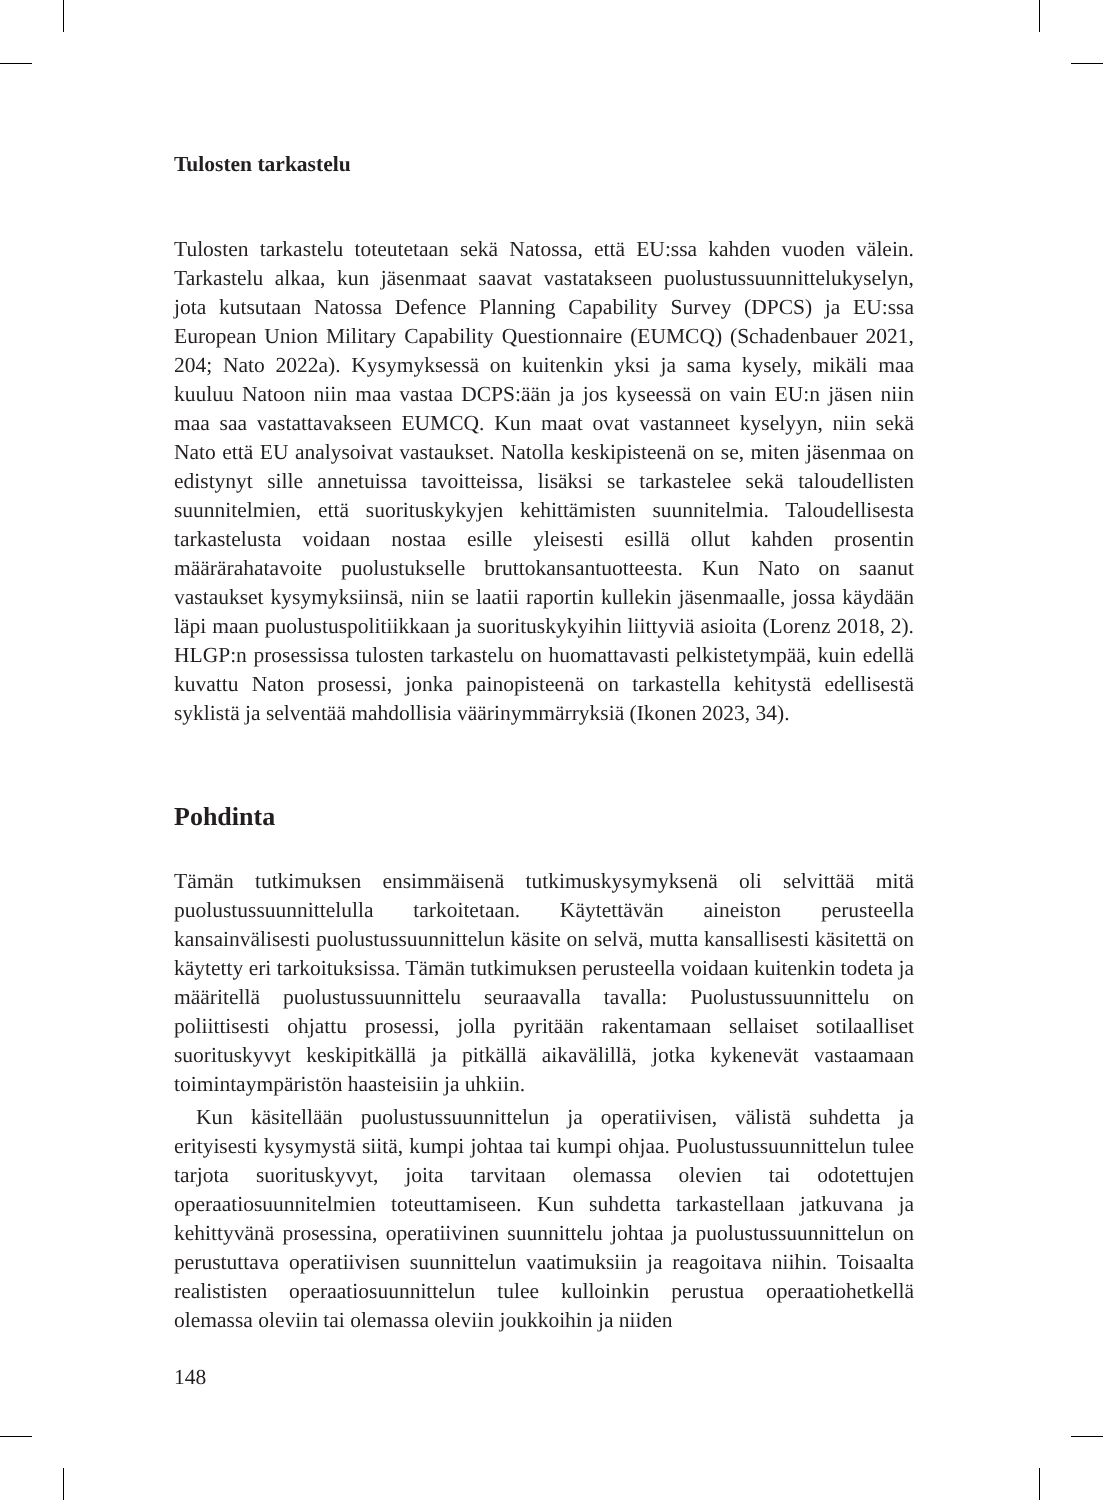Tulosten tarkastelu
Tulosten tarkastelu toteutetaan sekä Natossa, että EU:ssa kahden vuoden välein. Tarkastelu alkaa, kun jäsenmaat saavat vastatakseen puolustussuunnittelukyselyn, jota kutsutaan Natossa Defence Planning Capability Survey (DPCS) ja EU:ssa European Union Military Capability Questionnaire (EUMCQ) (Schadenbauer 2021, 204; Nato 2022a). Kysymyksessä on kuitenkin yksi ja sama kysely, mikäli maa kuuluu Natoon niin maa vastaa DCPS:ään ja jos kyseessä on vain EU:n jäsen niin maa saa vastattavakseen EUMCQ. Kun maat ovat vastanneet kyselyyn, niin sekä Nato että EU analysoivat vastaukset. Natolla keskipisteenä on se, miten jäsenmaa on edistynyt sille annetuissa tavoitteissa, lisäksi se tarkastelee sekä taloudellisten suunnitelmien, että suorituskykyjen kehittämisten suunnitelmia. Taloudellisesta tarkastelusta voidaan nostaa esille yleisesti esillä ollut kahden prosentin määrärahatavoite puolustukselle bruttokansantuotteesta. Kun Nato on saanut vastaukset kysymyksiinsä, niin se laatii raportin kullekin jäsenmaalle, jossa käydään läpi maan puolustuspolitiikkaan ja suorituskykyihin liittyviä asioita (Lorenz 2018, 2). HLGP:n prosessissa tulosten tarkastelu on huomattavasti pelkistetympää, kuin edellä kuvattu Naton prosessi, jonka painopisteenä on tarkastella kehitystä edellisestä syklistä ja selventää mahdollisia väärinymmärryksiä (Ikonen 2023, 34).
Pohdinta
Tämän tutkimuksen ensimmäisenä tutkimuskysymyksenä oli selvittää mitä puolustussuunnittelulla tarkoitetaan. Käytettävän aineiston perusteella kansainvälisesti puolustussuunnittelun käsite on selvä, mutta kansallisesti käsitettä on käytetty eri tarkoituksissa. Tämän tutkimuksen perusteella voidaan kuitenkin todeta ja määritellä puolustussuunnittelu seuraavalla tavalla: Puolustussuunnittelu on poliittisesti ohjattu prosessi, jolla pyritään rakentamaan sellaiset sotilaalliset suorituskyvyt keskipitkällä ja pitkällä aikavälillä, jotka kykenevät vastaamaan toimintaympäristön haasteisiin ja uhkiin.
Kun käsitellään puolustussuunnittelun ja operatiivisen, välistä suhdetta ja erityisesti kysymystä siitä, kumpi johtaa tai kumpi ohjaa. Puolustussuunnittelun tulee tarjota suorituskyvyt, joita tarvitaan olemassa olevien tai odotettujen operaatiosuunnitelmien toteuttamiseen. Kun suhdetta tarkastellaan jatkuvana ja kehittyvänä prosessina, operatiivinen suunnittelu johtaa ja puolustussuunnittelun on perustuttava operatiivisen suunnittelun vaatimuksiin ja reagoitava niihin. Toisaalta realististen operaatiosuunnittelun tulee kulloinkin perustua operaatiohetkellä olemassa oleviin tai olemassa oleviin joukkoihin ja niiden
148